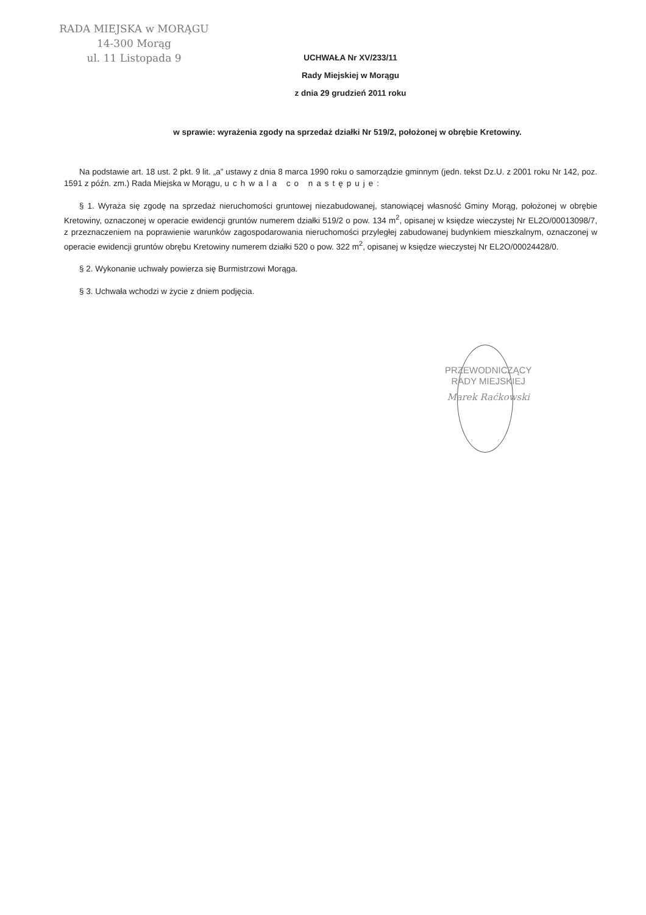RADA MIEJSKA w MORĄGU
14-300 Morąg
ul. 11 Listopada 9
UCHWAŁA Nr XV/233/11
Rady Miejskiej w Morągu
z dnia 29 grudzień 2011 roku
w sprawie: wyrażenia zgody na sprzedaż działki Nr 519/2, położonej w obrębie Kretowiny.
Na podstawie art. 18 ust. 2 pkt. 9 lit. „a” ustawy z dnia 8 marca 1990 roku o samorządzie gminnym (jedn. tekst Dz.U. z 2001 roku Nr 142, poz. 1591 z późn. zm.) Rada Miejska w Morągu, uchwala co następuje:
§ 1. Wyraża się zgodę na sprzedaż nieruchomości gruntowej niezabudowanej, stanowiącej własność Gminy Morąg, położonej w obrębie Kretowiny, oznaczonej w operacie ewidencji gruntów numerem działki 519/2 o pow. 134 m<sup>2</sup>, opisanej w księdze wieczystej Nr EL2O/00013098/7, z przeznaczeniem na poprawienie warunków zagospodarowania nieruchomości przyległej zabudowanej budynkiem mieszkalnym, oznaczonej w operacie ewidencji gruntów obrębu Kretowiny numerem działki 520 o pow. 322 m<sup>2</sup>, opisanej w księdze wieczystej Nr EL2O/00024428/0.
§ 2. Wykonanie uchwały powierza się Burmistrzowi Morąga.
§ 3. Uchwała wchodzi w życie z dniem podjęcia.
PRZEWODNICZĄCY
RADY MIEJSKIEJ
Marek Raćkowski